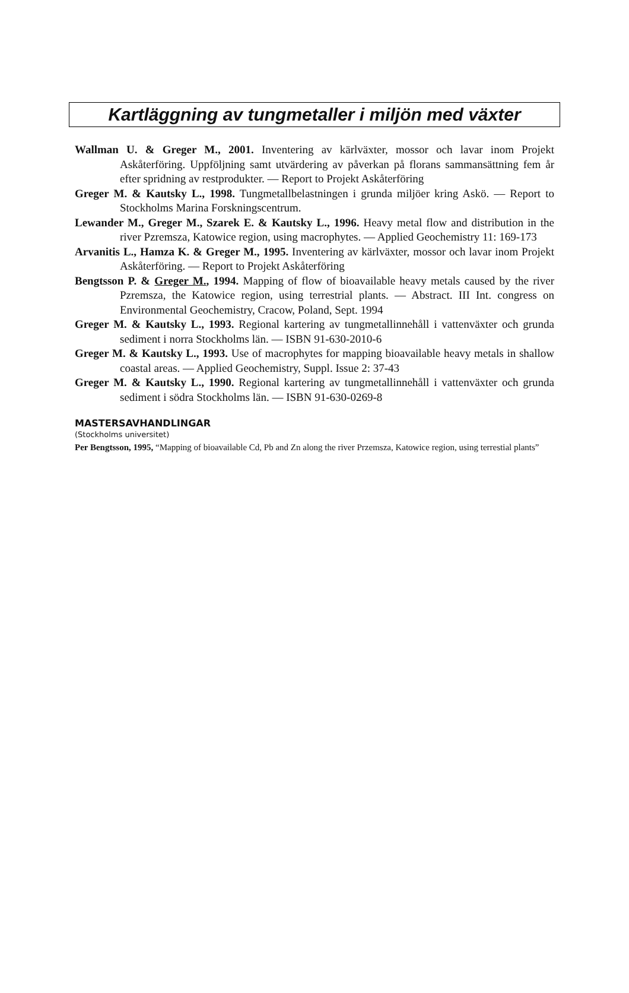Kartläggning av tungmetaller i miljön med växter
Wallman U. & Greger M., 2001. Inventering av kärlväxter, mossor och lavar inom Projekt Askåterföring. Uppföljning samt utvärdering av påverkan på florans sammansättning fem år efter spridning av restprodukter. — Report to Projekt Askåterföring
Greger M. & Kautsky L., 1998. Tungmetallbelastningen i grunda miljöer kring Askö. — Report to Stockholms Marina Forskningscentrum.
Lewander M., Greger M., Szarek E. & Kautsky L., 1996. Heavy metal flow and distribution in the river Pzremsza, Katowice region, using macrophytes. — Applied Geochemistry 11: 169-173
Arvanitis L., Hamza K. & Greger M., 1995. Inventering av kärlväxter, mossor och lavar inom Projekt Askåterföring. — Report to Projekt Askåterföring
Bengtsson P. & Greger M., 1994. Mapping of flow of bioavailable heavy metals caused by the river Pzremsza, the Katowice region, using terrestrial plants. — Abstract. III Int. congress on Environmental Geochemistry, Cracow, Poland, Sept. 1994
Greger M. & Kautsky L., 1993. Regional kartering av tungmetallinnehåll i vattenväxter och grunda sediment i norra Stockholms län. — ISBN 91-630-2010-6
Greger M. & Kautsky L., 1993. Use of macrophytes for mapping bioavailable heavy metals in shallow coastal areas. — Applied Geochemistry, Suppl. Issue 2: 37-43
Greger M. & Kautsky L., 1990. Regional kartering av tungmetallinnehåll i vattenväxter och grunda sediment i södra Stockholms län. — ISBN 91-630-0269-8
MASTERSAVHANDLINGAR
(Stockholms universitet)
Per Bengtsson, 1995, “Mapping of bioavailable Cd, Pb and Zn along the river Przemsza, Katowice region, using terrestial plants”